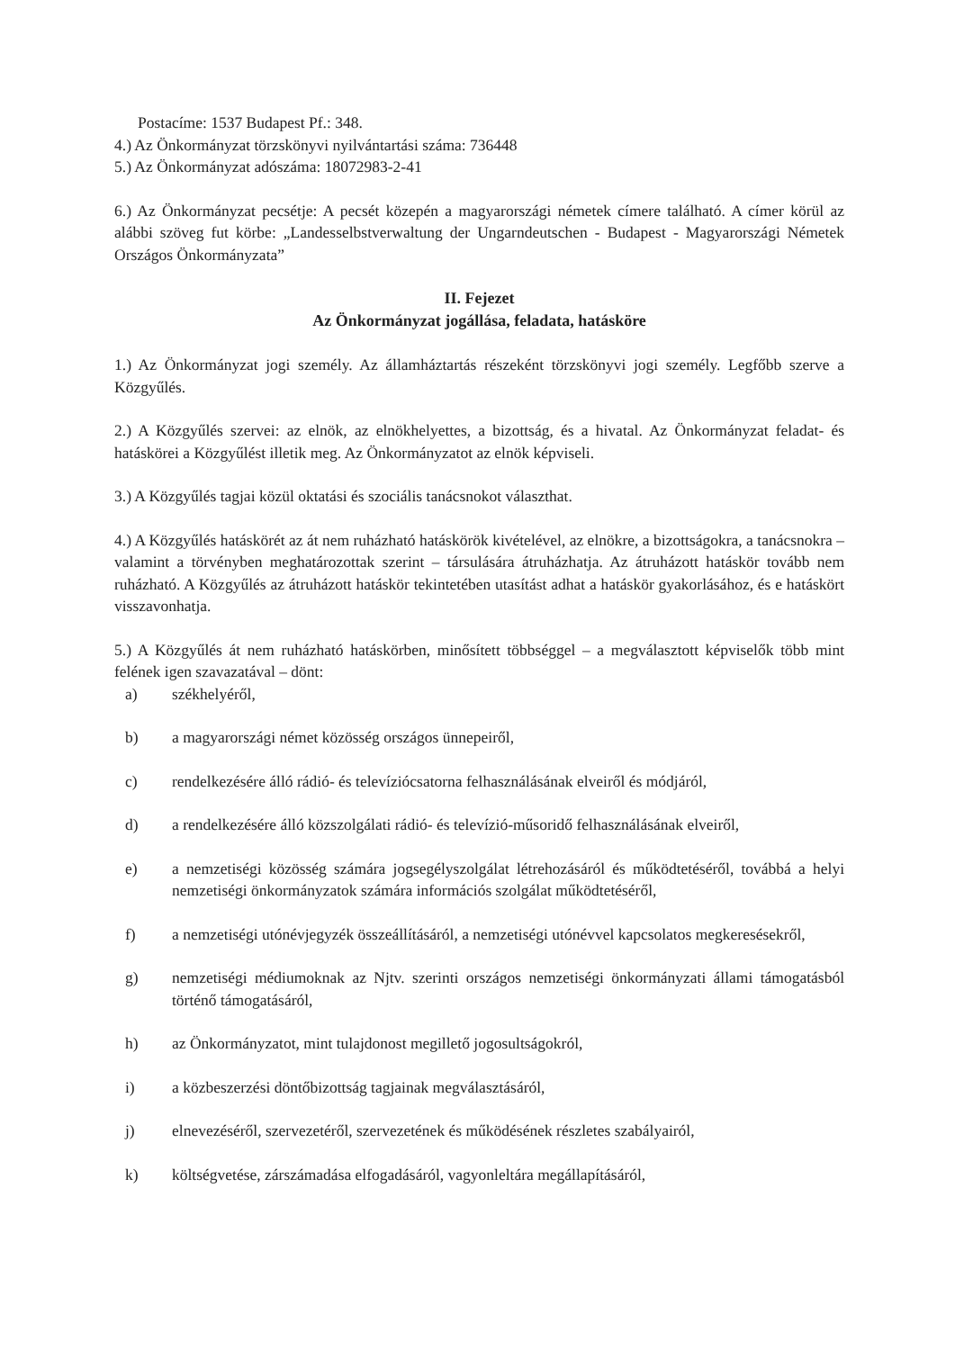Postacíme: 1537 Budapest Pf.: 348.
4.) Az Önkormányzat törzskönyvi nyilvántartási száma: 736448
5.) Az Önkormányzat adószáma: 18072983-2-41
6.) Az Önkormányzat pecsétje: A pecsét közepén a magyarországi németek címere található. A címer körül az alábbi szöveg fut körbe: „Landesselbstverwaltung der Ungarndeutschen - Budapest - Magyarországi Németek Országos Önkormányzata”
II. Fejezet
Az Önkormányzat jogállása, feladata, hatásköre
1.) Az Önkormányzat jogi személy. Az államháztartás részeként törzskönyvi jogi személy. Legfőbb szerve a Közgyűlés.
2.) A Közgyűlés szervei: az elnök, az elnökhelyettes, a bizottság, és a hivatal. Az Önkormányzat feladat- és hatáskörei a Közgyűlést illetik meg. Az Önkormányzatot az elnök képviseli.
3.) A Közgyűlés tagjai közül oktatási és szociális tanácsnokot választhat.
4.) A Közgyűlés hatáskörét az át nem ruházható hatáskörök kivételével, az elnökre, a bizottságokra, a tanácsnokra – valamint a törvényben meghatározottak szerint – társulására átruházhatja. Az átruházott hatáskör tovább nem ruházható. A Közgyűlés az átruházott hatáskör tekintetében utasítást adhat a hatáskör gyakorlásához, és e hatáskört visszavonhatja.
5.) A Közgyűlés át nem ruházható hatáskörben, minősített többséggel – a megválasztott képviselők több mint felének igen szavazatával – dönt:
a) székhelyéről,
b) a magyarországi német közösség országos ünnepeiről,
c) rendelkezésére álló rádió- és televíziócsatorna felhasználásának elveiről és módjáról,
d) a rendelkezésére álló közszolgálati rádió- és televízió-műsoridő felhasználásának elveiről,
e) a nemzetiségi közösség számára jogsegélyszolgálat létrehozásáról és működtetéséről, továbbá a helyi nemzetiségi önkormányzatok számára információs szolgálat működtetéséről,
f) a nemzetiségi utónévjegyzék összeállításáról, a nemzetiségi utónévvel kapcsolatos megkeresésekről,
g) nemzetiségi médiumoknak az Njtv. szerinti országos nemzetiségi önkormányzati állami támogatásból történő támogatásáról,
h) az Önkormányzatot, mint tulajdonost megillető jogosultságokról,
i) a közbeszerzési döntőbizottság tagjainak megválasztásáról,
j) elnevezéséről, szervezetéről, szervezetének és működésének részletes szabályairól,
k) költségvetése, zárszámadása elfogadásáról, vagyonleltára megállapításáról,